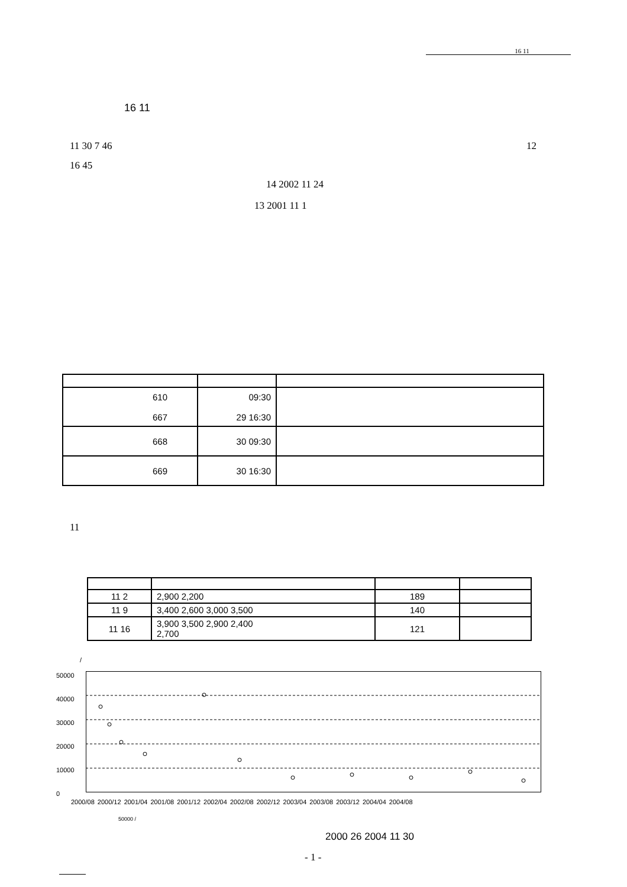16 11
16 11
11 30 7 46 12
16 45
14 2002 11 24
13 2001 11 1
| 610 667 | 09:30 29 16:30 | |
| 668 | 30 09:30 | |
| 669 | 30 16:30 | |
11
| 11 2 | 2,900 2,200 | 189 | |
| 11 9 | 3,400 2,600 3,000 3,500 | 140 | |
| 11 16 | 3,900 3,500 2,900 2,400 2,700 | 121 | |
/
50000
40000
30000
20000
10000
0
2000/08 2000/12 2001/04 2001/08 2001/12 2002/04 2002/08 2002/12 2003/04 2003/08 2003/12 2004/04 2004/08
50000 /
2000 26 2004 11 30
- 1 -